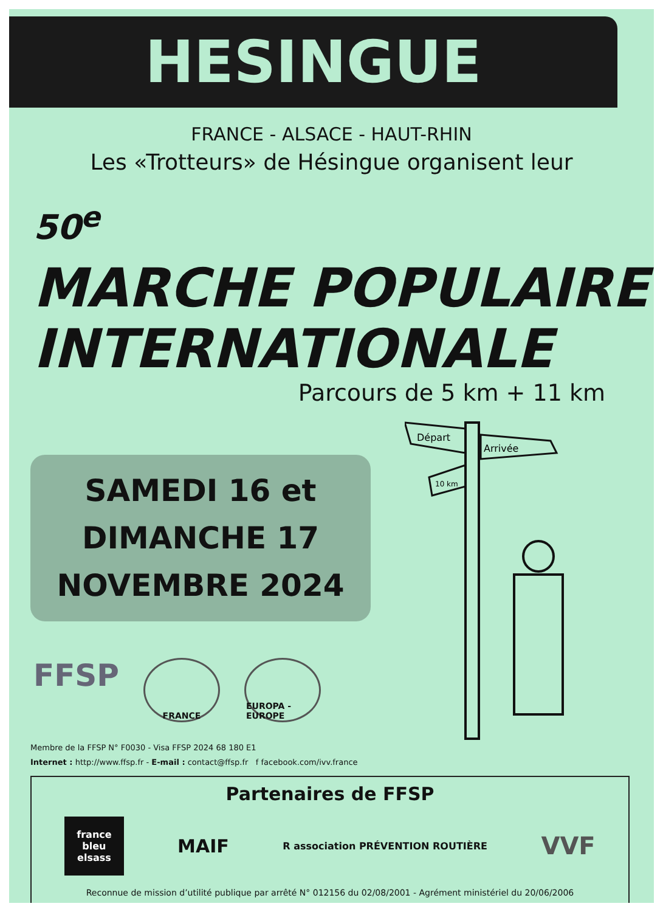HESINGUE
FRANCE - ALSACE - HAUT-RHIN
Les «Trotteurs» de Hésingue organisent leur
50<sup>e</sup>
MARCHE POPULAIRE
INTERNATIONALE
Parcours de 5 km + 11 km
Départ
Arrivée
10 km
SAMEDI 16 et
DIMANCHE 17
NOVEMBRE 2024
FFSP
FRANCE EUROPA - EUROPE
Membre de la FFSP N° F0030 - Visa FFSP 2024 68 180 E1
Internet : http://www.ffsp.fr - E-mail : contact@ffsp.fr f facebook.com/ivv.france
Partenaires de FFSP
france
bleu
elsass MAIF R association PRÉVENTION ROUTIÈRE VVF
Reconnue de mission d’utilité publique par arrêté N° 012156 du 02/08/2001 - Agrément ministériel du 20/06/2006